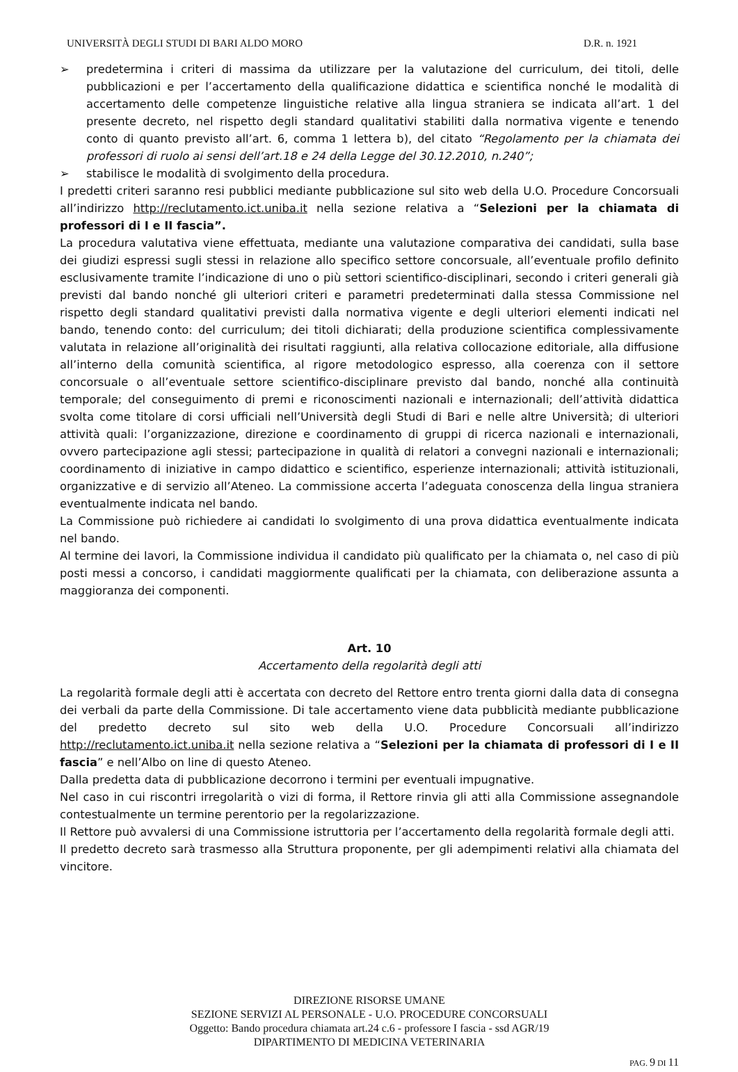UNIVERSITÀ DEGLI STUDI DI BARI ALDO MORO D.R. n. 1921
➢ predetermina i criteri di massima da utilizzare per la valutazione del curriculum, dei titoli, delle pubblicazioni e per l’accertamento della qualificazione didattica e scientifica nonché le modalità di accertamento delle competenze linguistiche relative alla lingua straniera se indicata all’art. 1 del presente decreto, nel rispetto degli standard qualitativi stabiliti dalla normativa vigente e tenendo conto di quanto previsto all’art. 6, comma 1 lettera b), del citato “Regolamento per la chiamata dei professori di ruolo ai sensi dell’art.18 e 24 della Legge del 30.12.2010, n.240”;
➢ stabilisce le modalità di svolgimento della procedura.
I predetti criteri saranno resi pubblici mediante pubblicazione sul sito web della U.O. Procedure Concorsuali all’indirizzo http://reclutamento.ict.uniba.it nella sezione relativa a “Selezioni per la chiamata di professori di I e II fascia”.
La procedura valutativa viene effettuata, mediante una valutazione comparativa dei candidati, sulla base dei giudizi espressi sugli stessi in relazione allo specifico settore concorsuale, all’eventuale profilo definito esclusivamente tramite l’indicazione di uno o più settori scientifico-disciplinari, secondo i criteri generali già previsti dal bando nonché gli ulteriori criteri e parametri predeterminati dalla stessa Commissione nel rispetto degli standard qualitativi previsti dalla normativa vigente e degli ulteriori elementi indicati nel bando, tenendo conto: del curriculum; dei titoli dichiarati; della produzione scientifica complessivamente valutata in relazione all’originalità dei risultati raggiunti, alla relativa collocazione editoriale, alla diffusione all’interno della comunità scientifica, al rigore metodologico espresso, alla coerenza con il settore concorsuale o all’eventuale settore scientifico-disciplinare previsto dal bando, nonché alla continuità temporale; del conseguimento di premi e riconoscimenti nazionali e internazionali; dell’attività didattica svolta come titolare di corsi ufficiali nell’Università degli Studi di Bari e nelle altre Università; di ulteriori attività quali: l’organizzazione, direzione e coordinamento di gruppi di ricerca nazionali e internazionali, ovvero partecipazione agli stessi; partecipazione in qualità di relatori a convegni nazionali e internazionali; coordinamento di iniziative in campo didattico e scientifico, esperienze internazionali; attività istituzionali, organizzative e di servizio all’Ateneo. La commissione accerta l’adeguata conoscenza della lingua straniera eventualmente indicata nel bando.
La Commissione può richiedere ai candidati lo svolgimento di una prova didattica eventualmente indicata nel bando.
Al termine dei lavori, la Commissione individua il candidato più qualificato per la chiamata o, nel caso di più posti messi a concorso, i candidati maggiormente qualificati per la chiamata, con deliberazione assunta a maggioranza dei componenti.
Art. 10
Accertamento della regolarità degli atti
La regolarità formale degli atti è accertata con decreto del Rettore entro trenta giorni dalla data di consegna dei verbali da parte della Commissione. Di tale accertamento viene data pubblicità mediante pubblicazione del predetto decreto sul sito web della U.O. Procedure Concorsuali all’indirizzo http://reclutamento.ict.uniba.it nella sezione relativa a “Selezioni per la chiamata di professori di I e II fascia” e nell’Albo on line di questo Ateneo.
Dalla predetta data di pubblicazione decorrono i termini per eventuali impugnative.
Nel caso in cui riscontri irregolarità o vizi di forma, il Rettore rinvia gli atti alla Commissione assegnandole contestualmente un termine perentorio per la regolarizzazione.
Il Rettore può avvalersi di una Commissione istruttoria per l’accertamento della regolarità formale degli atti.
Il predetto decreto sarà trasmesso alla Struttura proponente, per gli adempimenti relativi alla chiamata del vincitore.
DIREZIONE RISORSE UMANE
SEZIONE SERVIZI AL PERSONALE - U.O. PROCEDURE CONCORSUALI
Oggetto: Bando procedura chiamata art.24 c.6 - professore I fascia - ssd AGR/19
DIPARTIMENTO DI MEDICINA VETERINARIA
PAG. 9 DI 11